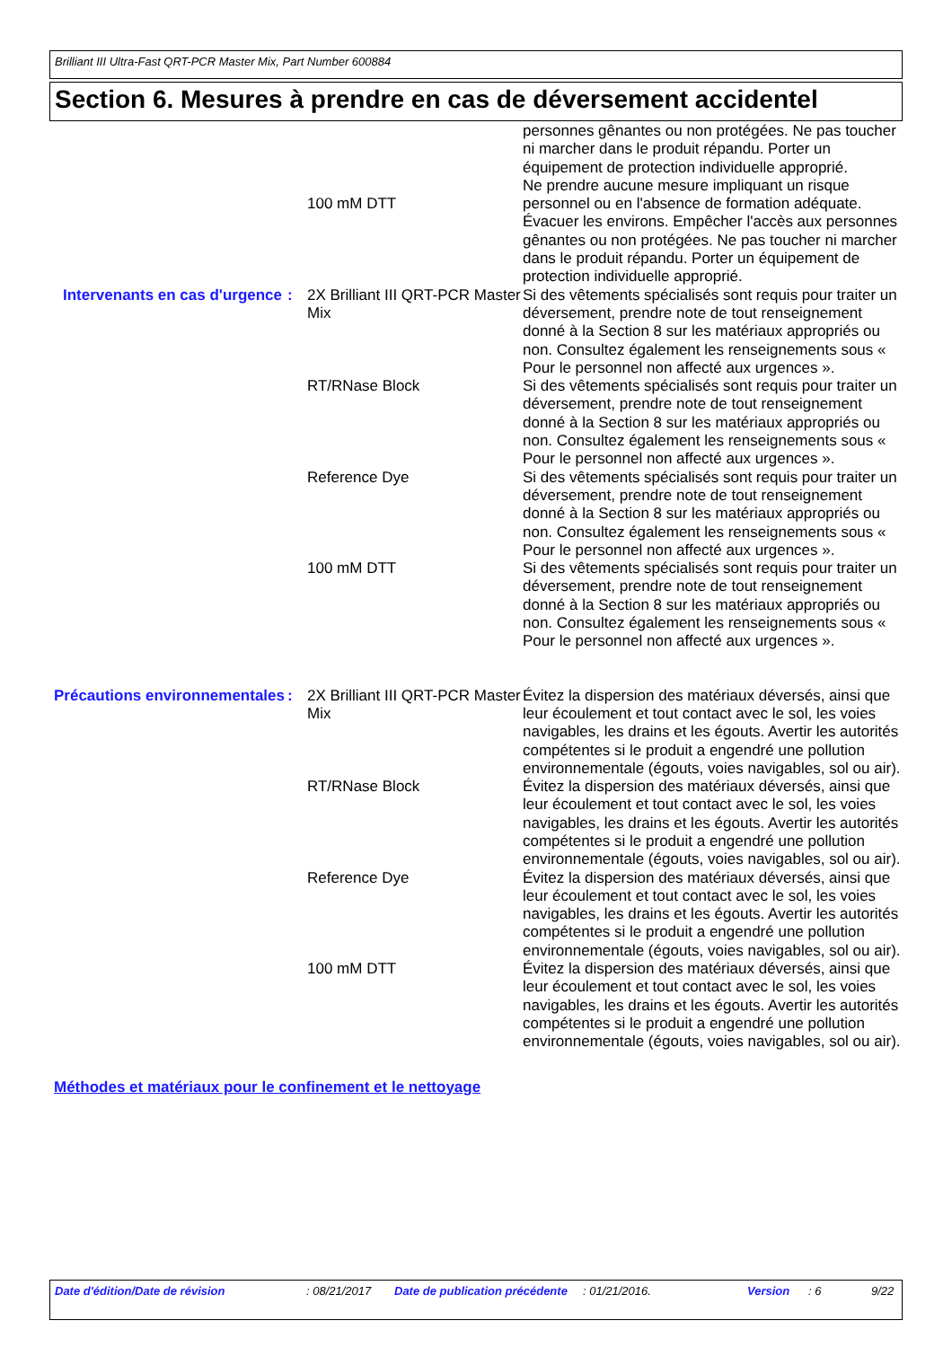Brilliant III Ultra-Fast QRT-PCR Master Mix, Part Number 600884
Section 6. Mesures à prendre en cas de déversement accidentel
| | | 100 mM DTT | personnes gênantes ou non protégées. Ne pas toucher ni marcher dans le produit répandu. Porter un équipement de protection individuelle approprié. Ne prendre aucune mesure impliquant un risque personnel ou en l'absence de formation adéquate. Évacuer les environs. Empêcher l'accès aux personnes gênantes ou non protégées. Ne pas toucher ni marcher dans le produit répandu. Porter un équipement de protection individuelle approprié. |
| Intervenants en cas d'urgence | : | 2X Brilliant III QRT-PCR Master Mix | Si des vêtements spécialisés sont requis pour traiter un déversement, prendre note de tout renseignement donné à la Section 8 sur les matériaux appropriés ou non. Consultez également les renseignements sous « Pour le personnel non affecté aux urgences ». |
| | | RT/RNase Block | Si des vêtements spécialisés sont requis pour traiter un déversement, prendre note de tout renseignement donné à la Section 8 sur les matériaux appropriés ou non. Consultez également les renseignements sous « Pour le personnel non affecté aux urgences ». |
| | | Reference Dye | Si des vêtements spécialisés sont requis pour traiter un déversement, prendre note de tout renseignement donné à la Section 8 sur les matériaux appropriés ou non. Consultez également les renseignements sous « Pour le personnel non affecté aux urgences ». |
| | | 100 mM DTT | Si des vêtements spécialisés sont requis pour traiter un déversement, prendre note de tout renseignement donné à la Section 8 sur les matériaux appropriés ou non. Consultez également les renseignements sous « Pour le personnel non affecté aux urgences ». |
| Précautions environnementales | : | 2X Brilliant III QRT-PCR Master Mix | Évitez la dispersion des matériaux déversés, ainsi que leur écoulement et tout contact avec le sol, les voies navigables, les drains et les égouts. Avertir les autorités compétentes si le produit a engendré une pollution environnementale (égouts, voies navigables, sol ou air). |
| | | RT/RNase Block | Évitez la dispersion des matériaux déversés, ainsi que leur écoulement et tout contact avec le sol, les voies navigables, les drains et les égouts. Avertir les autorités compétentes si le produit a engendré une pollution environnementale (égouts, voies navigables, sol ou air). |
| | | Reference Dye | Évitez la dispersion des matériaux déversés, ainsi que leur écoulement et tout contact avec le sol, les voies navigables, les drains et les égouts. Avertir les autorités compétentes si le produit a engendré une pollution environnementale (égouts, voies navigables, sol ou air). |
| | | 100 mM DTT | Évitez la dispersion des matériaux déversés, ainsi que leur écoulement et tout contact avec le sol, les voies navigables, les drains et les égouts. Avertir les autorités compétentes si le produit a engendré une pollution environnementale (égouts, voies navigables, sol ou air). |
Méthodes et matériaux pour le confinement et le nettoyage
Date d'édition/Date de révision : 08/21/2017 Date de publication précédente : 01/21/2016. Version : 6 9/22